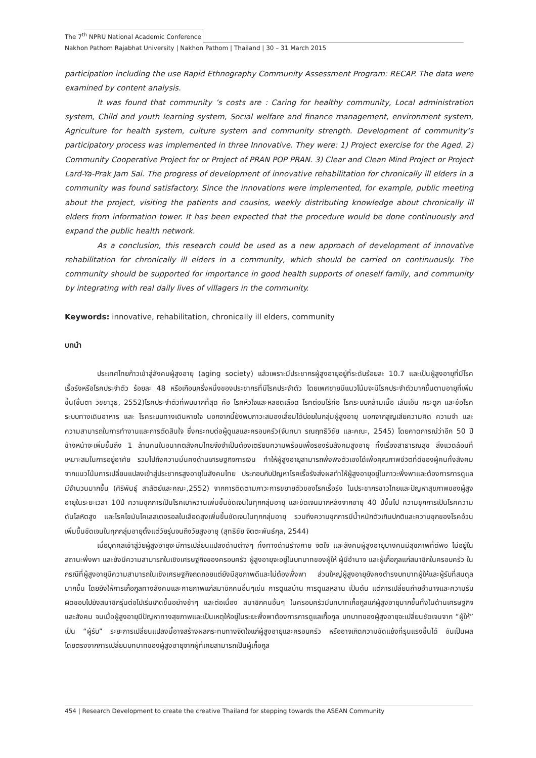The 7<sup>th</sup> NPRU National Academic Conference
Nakhon Pathom Rajabhat University | Nakhon Pathom | Thailand | 30 – 31 March 2015
participation including the use Rapid Ethnography Community Assessment Program: RECAP. The data were examined by content analysis.
It was found that community ’s costs are : Caring for healthy community, Local administration system, Child and youth learning system, Social welfare and finance management, environment system, Agriculture for health system, culture system and community strength. Development of community‘s participatory process was implemented in three Innovative. They were: 1) Project exercise for the Aged. 2) Community Cooperative Project for or Project of PRAN POP PRAN. 3) Clear and Clean Mind Project or Project Lard-Ya-Prak Jam Sai. The progress of development of innovative rehabilitation for chronically ill elders in a community was found satisfactory. Since the innovations were implemented, for example, public meeting about the project, visiting the patients and cousins, weekly distributing knowledge about chronically ill elders from information tower. It has been expected that the procedure would be done continuously and expand the public health network.
As a conclusion, this research could be used as a new approach of development of innovative rehabilitation for chronically ill elders in a community, which should be carried on continuously. The community should be supported for importance in good health supports of oneself family, and community by integrating with real daily lives of villagers in the community.
Keywords: innovative, rehabilitation, chronically ill elders, community
บทนำ
ประเทศไทยก้าวเข้าสู่สังคมผู้สูงอายุ (aging society) แล้วเพราะมีประชากรผู้สูงอายุอยู่ที่ระดับร้อยละ 10.7 และเป็นผู้สูงอายุที่มีโรคเรื้อรังหรือโรคประจำตัว ร้อยละ 48 หรือเกือบครึ่งหนึ่งของประชากรที่มีโรคประจำตัว โดยเพศชายมีแนวโน้มจะมีโรคประจำตัวมากขึ้นตามอายุที่เพิ่มขึ้น(ชื่นตา วิชชาวุธ, 2552)โรคประจำตัวที่พบมากที่สุด คือ โรคหัวใจและหลอดเลือด โรคต่อมไร้ท่อ โรคระบบกล้ามเนื้อ เส้นเอ็น กระดูก และข้อโรคระบบทางเดินอาหาร และ โรคระบบทางเดินหายใจ นอกจากนี้ยังพบภาวะสมองเสื่อมได้บ่อยในกลุ่มผู้สูงอายุ นอกจากสูญเสียความคิด ความจำ และความสามารถในการทำงานและการตัดสินใจ ซึ่งกระทบต่อผู้ดูแลและครอบครัว(จันทนา รณฤทธิวิชัย และคณะ, 2545) โดยคาดการณ์ว่าอีก 50 ปีข้างหน้าจะเพิ่มขึ้นถึง 1 ล้านคนในอนาคตสังคมไทยจึงจำเป็นต้องเตรียมความพร้อมเพื่อรองรับสังคมสูงอายุ ทั้งเรื่องสาธารณสุข สิ่งแวดล้อมที่เหมาะสมในการอยู่อาศัย รวมไปถึงความมั่นคงด้านเศรษฐกิจการเงิน ทำให้ผู้สูงอายุสามารถพึ่งพิงตัวเองได้เพื่อคุณภาพชีวิตที่ดีของผู้คนทั้งสังคมจากแนวโน้มการเปลี่ยนแปลงเข้าสู่ประชากรสูงอายุในสังคมไทย ประกอบกับปัญหาโรคเรื้อรังส่งผลทำให้ผู้สูงอายุอยู่ในภาวะพึ่งพาและต้องการการดูแลมีจำนวนมากขึ้น (ศิริพันธุ์ สาสัตย์และคณะ,2552) จากการติดตามภาวะการขยายตัวของโรคเรื้อรัง ในประชากรชาวไทยและปัญหาสุขภาพของผู้สูงอายุในระยะเวลา 10ปี ความชุกการเป็นโรคเบาหวานเพิ่มขึ้นชัดเจนในทุกกลุ่มอายุ และชัดเจนมากหลังจากอายุ 40 ปีขึ้นไป ความชุกการเป็นโรคความดันโลหิตสูง และโรคไขมันโคเลสเตอรอลในเลือดสูงเพิ่มขึ้นชัดเจนในทุกกลุ่มอายุ รวมถึงความชุกการมีน้ำหนักตัวเกินปกติและความชุกของโรคอ้วนเพิ่มขึ้นชัดเจนในทุกกลุ่มอายุตั้งแต่วัยรุ่นจนถึงวัยสูงอายุ (สุทธิชัย จิตตะพันธ์กุล, 2544)
เมื่อบุคคลเข้าสู่วัยผู้สูงอายุจะมีการเปลี่ยนแปลงด้านต่างๆ ทั้งทางด้านร่างกาย จิตใจ และสังคมผู้สูงอายุบางคนมีสุขภาพที่ดีพอ ไม่อยู่ในสถานะพึ่งพา และยังมีความสามารถในเชิงเศรษฐกิจของครอบครัว ผู้สูงอายุจะอยู่ในบทบาทของผู้ให้ ผู้มีอำนาจ และผู้เกื้อกูลแก่สมาชิกในครอบครัว ในกรณีที่ผู้สูงอายุมีความสามารถในเชิงเศรษฐกิจถดถอยแต่ยังมีสุขภาพดีและไม่ต้องพึ่งพา ส่วนใหญ่ผู้สูงอายุยังคงดำรงบทบาทผู้ให้และผู้รับที่สมดุลมากขึ้น โดยยังให้การเกื้อกูลทางสังคมและกายภาพแก่สมาชิกคนอื่นๆเช่น การดูแลบ้าน การดูแลหลาน เป็นต้น แต่การเปลี่ยนถ่ายอำนาจและความรับผิดชอบไปยังสมาชิกรุ่นต่อไปเริ่มเกิดขึ้นอย่างช้าๆ และต่อเนื่อง สมาชิกคนอื่นๆ ในครอบครัวมีบทบาทเกื้อกูลแก่ผู้สูงอายุมากขึ้นทั้งในด้านเศรษฐกิจและสังคม จนเมื่อผู้สูงอายุมีปัญหาทางสุขภาพและเป็นเหตุให้อยู่ในระยะพึ่งพาต้องการการดูแลเกื้อกูล บทบาทของผู้สูงอายุจะเปลี่ยนชัดเจนจาก “ผู้ให้” เป็น “ผู้รับ” ระยะการเปลี่ยนแปลงนี้อาจสร้างผลกระทบทางจิตใจแก่ผู้สูงอายุและครอบครัว หรืออาจเกิดความขัดแย้งที่รุนแรงขึ้นได้ อันเป็นผลโดยตรงจากการเปลี่ยนบทบาทของผู้สูงอายุจากผู้ที่เคยสามารถเป็นผู้เกื้อกูล
454 | Research Development to create the creative Thailand for stepping towards the ASEAN Community